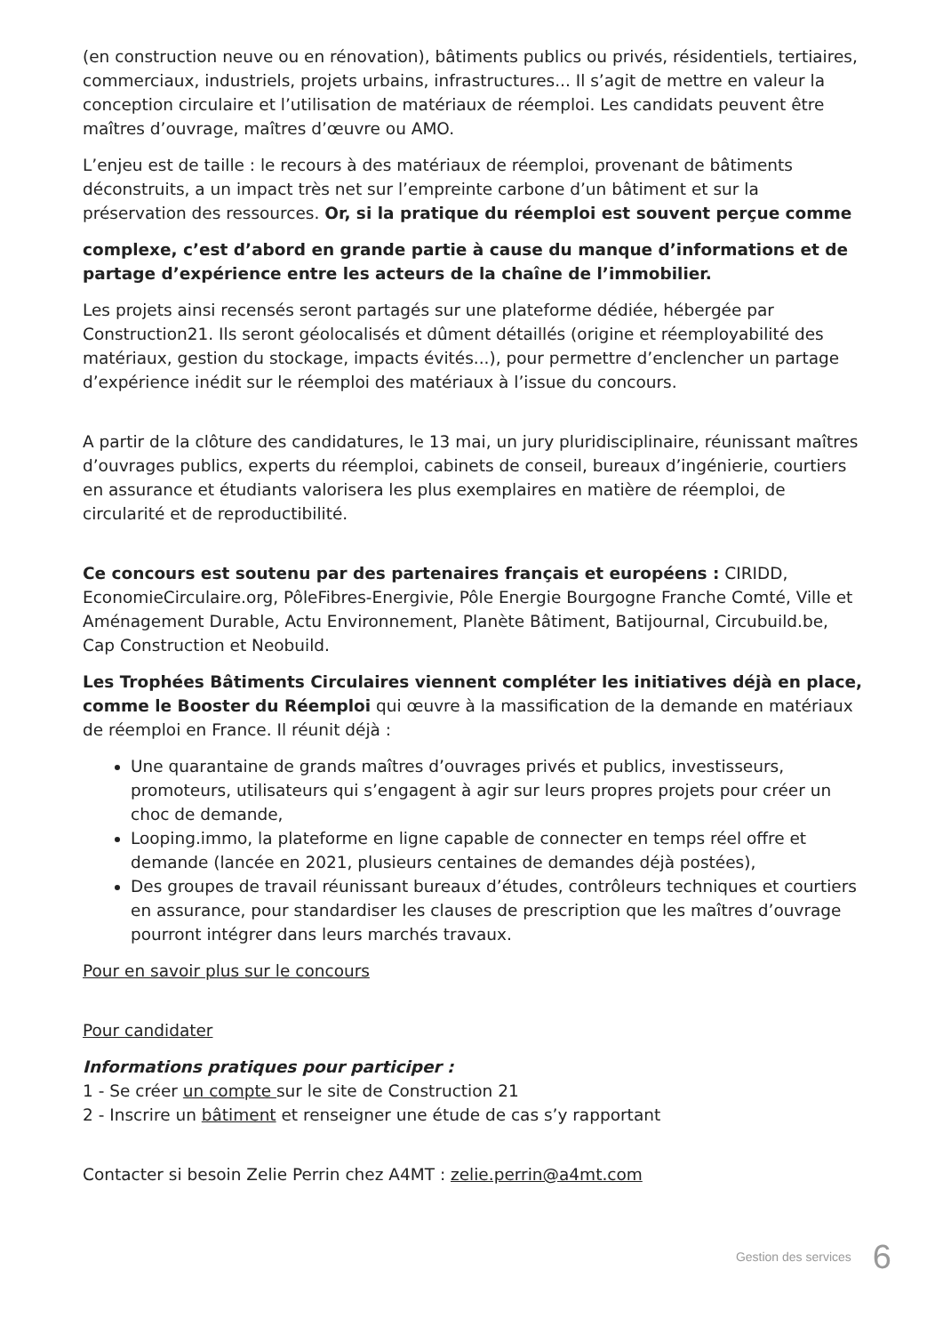(en construction neuve ou en rénovation), bâtiments publics ou privés, résidentiels, tertiaires, commerciaux, industriels, projets urbains, infrastructures... Il s’agit de mettre en valeur la conception circulaire et l’utilisation de matériaux de réemploi. Les candidats peuvent être maîtres d’ouvrage, maîtres d’œuvre ou AMO.
L’enjeu est de taille : le recours à des matériaux de réemploi, provenant de bâtiments déconstruits, a un impact très net sur l’empreinte carbone d’un bâtiment et sur la préservation des ressources. Or, si la pratique du réemploi est souvent perçue comme
complexe, c’est d’abord en grande partie à cause du manque d’informations et de partage d’expérience entre les acteurs de la chaîne de l’immobilier.
Les projets ainsi recensés seront partagés sur une plateforme dédiée, hébergée par Construction21. Ils seront géolocalisés et dûment détaillés (origine et réemployabilité des matériaux, gestion du stockage, impacts évités...), pour permettre d’enclencher un partage d’expérience inédit sur le réemploi des matériaux à l’issue du concours.
A partir de la clôture des candidatures, le 13 mai, un jury pluridisciplinaire, réunissant maîtres d’ouvrages publics, experts du réemploi, cabinets de conseil, bureaux d’ingénierie, courtiers en assurance et étudiants valorisera les plus exemplaires en matière de réemploi, de circularité et de reproductibilité.
Ce concours est soutenu par des partenaires français et européens : CIRIDD, EconomieCirculaire.org, PôleFibres-Energivie, Pôle Energie Bourgogne Franche Comté, Ville et Aménagement Durable, Actu Environnement, Planète Bâtiment, Batijournal, Circubuild.be, Cap Construction et Neobuild.
Les Trophées Bâtiments Circulaires viennent compléter les initiatives déjà en place, comme le Booster du Réemploi qui œuvre à la massification de la demande en matériaux de réemploi en France. Il réunit déjà :
Une quarantaine de grands maîtres d’ouvrages privés et publics, investisseurs, promoteurs, utilisateurs qui s’engagent à agir sur leurs propres projets pour créer un choc de demande,
Looping.immo, la plateforme en ligne capable de connecter en temps réel offre et demande (lancée en 2021, plusieurs centaines de demandes déjà postées),
Des groupes de travail réunissant bureaux d’études, contrôleurs techniques et courtiers en assurance, pour standardiser les clauses de prescription que les maîtres d’ouvrage pourront intégrer dans leurs marchés travaux.
Pour en savoir plus sur le concours
Pour candidater
Informations pratiques pour participer :
1 - Se créer un compte sur le site de Construction 21
2 - Inscrire un bâtiment et renseigner une étude de cas s’y rapportant
Contacter si besoin Zelie Perrin chez A4MT : zelie.perrin@a4mt.com
Gestion des services 6